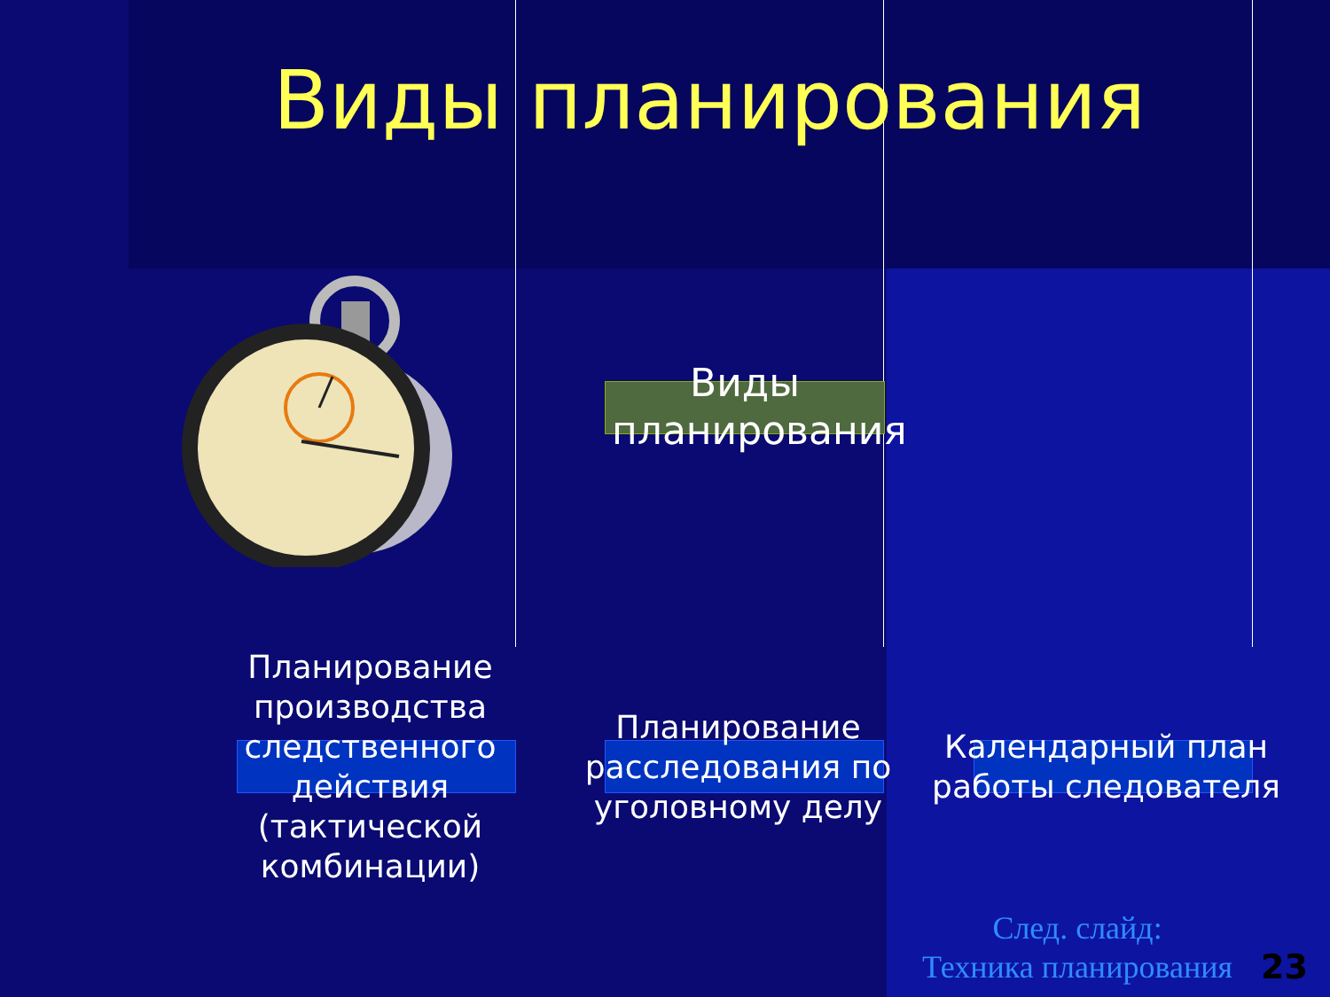Виды планирования
Виды планирования
Планирование производства следственного действия (тактической комбинации)
Планирование расследования по уголовному делу
Календарный план работы следователя
След. слайд:
Техника планирования
23